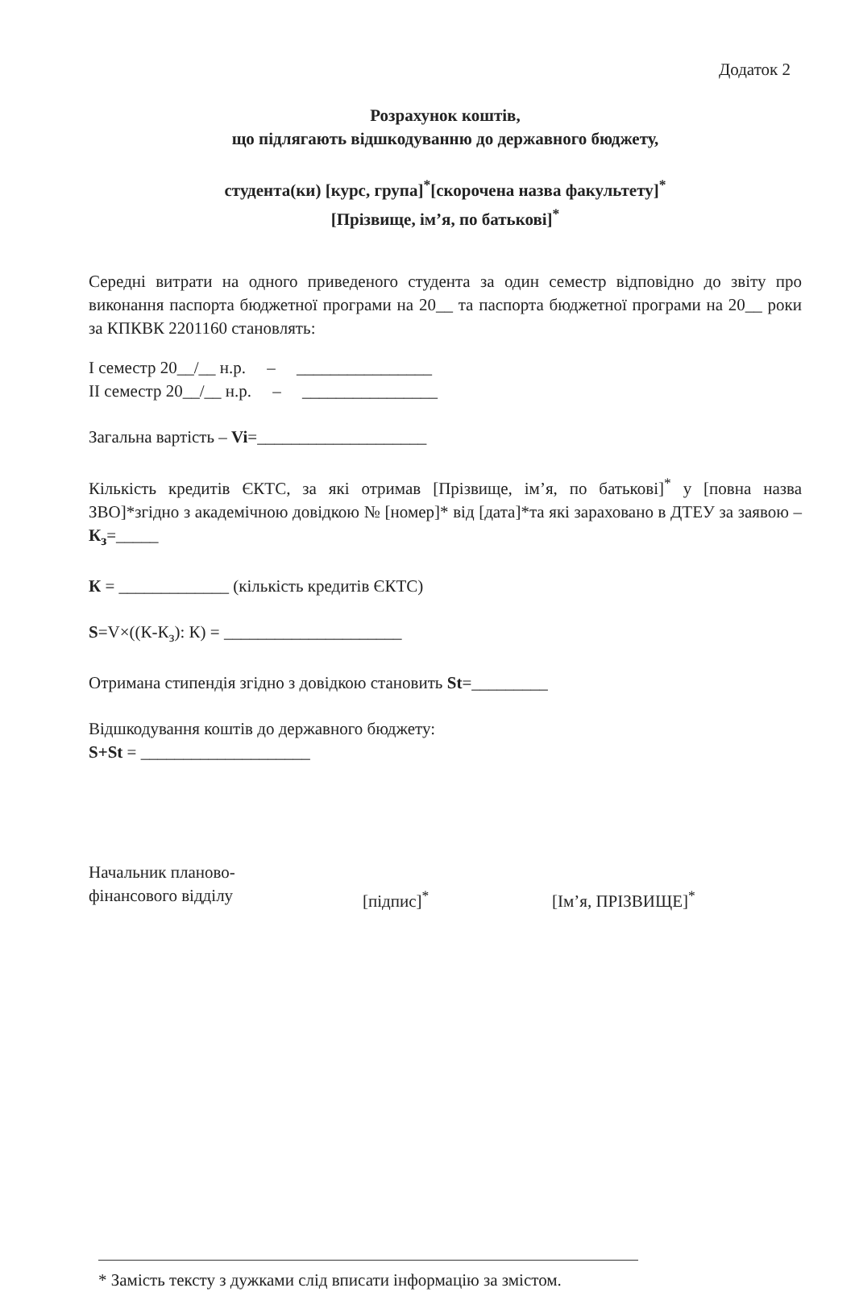Додаток 2
Розрахунок коштів,
що підлягають відшкодуванню до державного бюджету,
студента(ки) [курс, група]<sup>*</sup>[скорочена назва факультету]<sup>*</sup>
[Прізвище, ім’я, по батькові]<sup>*</sup>
Середні витрати на одного приведеного студента за один семестр відповідно до звіту про виконання паспорта бюджетної програми на 20__ та паспорта бюджетної програми на 20__ роки за КПКВК 2201160 становлять:
I семестр 20__/__ н.р. – ________________
II семестр 20__/__ н.р. – ________________
Загальна вартість – Vi=____________________
Кількість кредитів ЄКТС, за які отримав [Прізвище, ім’я, по батькові]<sup>*</sup> у [повна назва ЗВО]*згідно з академічною довідкою № [номер]* від [дата]*та які зараховано в ДТЕУ за заявою – К<sub>з</sub>=_____
К = _____________ (кількість кредитів ЄКТС)
S=V×((К-К<sub>з</sub>): К) = _____________________
Отримана стипендія згідно з довідкою становить St=_________
Відшкодування коштів до державного бюджету:
S+St = ____________________
Начальник планово-
фінансового відділу
[підпис]<sup>*</sup> [Ім’я, ПРІЗВИЩЕ]<sup>*</sup>
* Замість тексту з дужками слід вписати інформацію за змістом.